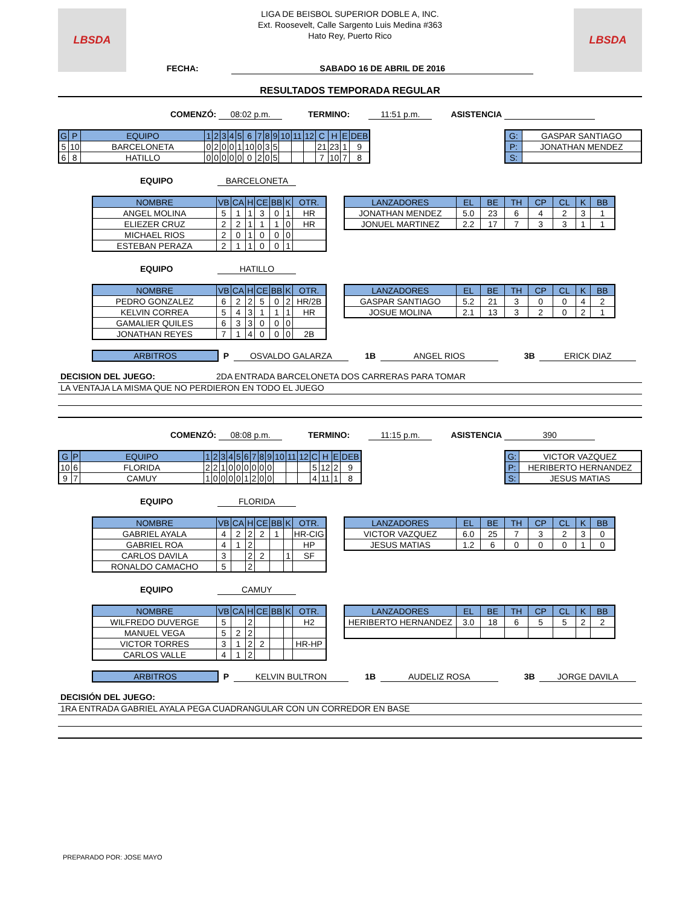LBSDA
LIGA DE BEISBOL SUPERIOR DOBLE A, INC.
Ext. Roosevelt, Calle Sargento Luis Medina #363
Hato Rey, Puerto Rico
FECHA: SABADO 16 DE ABRIL DE 2016
LBSDA
RESULTADOS TEMPORADA REGULAR
COMENZÓ: 08:02 p.m. TERMINO: 11:51 p.m. ASISTENCIA
| G | P | EQUIPO | 1 | 2 | 3 | 4 | 5 | 6 | 7 | 8 | 9 | 10 | 11 | 12 | C | H | E | DEB |
| --- | --- | --- | --- | --- | --- | --- | --- | --- | --- | --- | --- | --- | --- | --- | --- | --- | --- | --- |
| 5 | 10 | BARCELONETA | 0 | 2 | 0 | 0 | 1 | 10 | 0 | 3 | 5 | | | | 21 | 23 | 1 | 9 |
| 6 | 8 | HATILLO | 0 | 0 | 0 | 0 | 0 | 0 | 2 | 0 | 5 | | | | 7 | 10 | 7 | 8 |
| G: | GASPAR SANTIAGO |
| P: | JONATHAN MENDEZ |
| S: | |
EQUIPO BARCELONETA
| NOMBRE | VB | CA | H | CE | BB | K | OTR. |
| --- | --- | --- | --- | --- | --- | --- | --- |
| ANGEL MOLINA | 5 | 1 | 1 | 3 | 0 | 1 | HR |
| ELIEZER CRUZ | 2 | 2 | 1 | 1 | 1 | 0 | HR |
| MICHAEL RIOS | 2 | 0 | 1 | 0 | 0 | 0 | |
| ESTEBAN PERAZA | 2 | 1 | 1 | 0 | 0 | 1 | |
| LANZADORES | EL | BE | TH | CP | CL | K | BB |
| --- | --- | --- | --- | --- | --- | --- | --- |
| JONATHAN MENDEZ | 5.0 | 23 | 6 | 4 | 2 | 3 | 1 |
| JONUEL MARTINEZ | 2.2 | 17 | 7 | 3 | 3 | 1 | 1 |
EQUIPO HATILLO
| NOMBRE | VB | CA | H | CE | BB | K | OTR. |
| --- | --- | --- | --- | --- | --- | --- | --- |
| PEDRO GONZALEZ | 6 | 2 | 2 | 5 | 0 | 2 | HR/2B |
| KELVIN CORREA | 5 | 4 | 3 | 1 | 1 | 1 | HR |
| GAMALIER QUILES | 6 | 3 | 3 | 0 | 0 | 0 | |
| JONATHAN REYES | 7 | 1 | 4 | 0 | 0 | 0 | 2B |
| LANZADORES | EL | BE | TH | CP | CL | K | BB |
| --- | --- | --- | --- | --- | --- | --- | --- |
| GASPAR SANTIAGO | 5.2 | 21 | 3 | 0 | 0 | 4 | 2 |
| JOSUE MOLINA | 2.1 | 13 | 3 | 2 | 0 | 2 | 1 |
ARBITROS P OSVALDO GALARZA 1B ANGEL RIOS 3B ERICK DIAZ
DECISION DEL JUEGO: 2DA ENTRADA BARCELONETA DOS CARRERAS PARA TOMAR
LA VENTAJA LA MISMA QUE NO PERDIERON EN TODO EL JUEGO
COMENZÓ: 08:08 p.m. TERMINO: 11:15 p.m. ASISTENCIA 390
| G | P | EQUIPO | 1 | 2 | 3 | 4 | 5 | 6 | 7 | 8 | 9 | 10 | 11 | 12 | C | H | E | DEB |
| --- | --- | --- | --- | --- | --- | --- | --- | --- | --- | --- | --- | --- | --- | --- | --- | --- | --- | --- |
| 10 | 6 | FLORIDA | 2 | 2 | 1 | 0 | 0 | 0 | 0 | 0 | 0 | | | | 5 | 12 | 2 | 9 |
| 9 | 7 | CAMUY | 1 | 0 | 0 | 0 | 0 | 1 | 2 | 0 | 0 | | | | 4 | 11 | 1 | 8 |
| G: | VICTOR VAZQUEZ |
| P: | HERIBERTO HERNANDEZ |
| S: | JESUS MATIAS |
EQUIPO FLORIDA
| NOMBRE | VB | CA | H | CE | BB | K | OTR. |
| --- | --- | --- | --- | --- | --- | --- | --- |
| GABRIEL AYALA | 4 | 2 | 2 | 2 | 1 | | HR-CIG |
| GABRIEL ROA | 4 | 1 | 2 | | | | HP |
| CARLOS DAVILA | 3 | | 2 | 2 | | 1 | SF |
| RONALDO CAMACHO | 5 | | 2 | | | | |
| LANZADORES | EL | BE | TH | CP | CL | K | BB |
| --- | --- | --- | --- | --- | --- | --- | --- |
| VICTOR VAZQUEZ | 6.0 | 25 | 7 | 3 | 2 | 3 | 0 |
| JESUS MATIAS | 1.2 | 6 | 0 | 0 | 0 | 1 | 0 |
EQUIPO CAMUY
| NOMBRE | VB | CA | H | CE | BB | K | OTR. |
| --- | --- | --- | --- | --- | --- | --- | --- |
| WILFREDO DUVERGE | 5 | | 2 | | | | H2 |
| MANUEL VEGA | 5 | 2 | 2 | | | | |
| VICTOR TORRES | 3 | 1 | 2 | 2 | | | HR-HP |
| CARLOS VALLE | 4 | 1 | 2 | | | | |
| LANZADORES | EL | BE | TH | CP | CL | K | BB |
| --- | --- | --- | --- | --- | --- | --- | --- |
| HERIBERTO HERNANDEZ | 3.0 | 18 | 6 | 5 | 5 | 2 | 2 |
ARBITROS P KELVIN BULTRON 1B AUDELIZ ROSA 3B JORGE DAVILA
DECISIÓN DEL JUEGO:
1RA ENTRADA GABRIEL AYALA PEGA CUADRANGULAR CON UN CORREDOR EN BASE
PREPARADO POR: JOSE MAYO